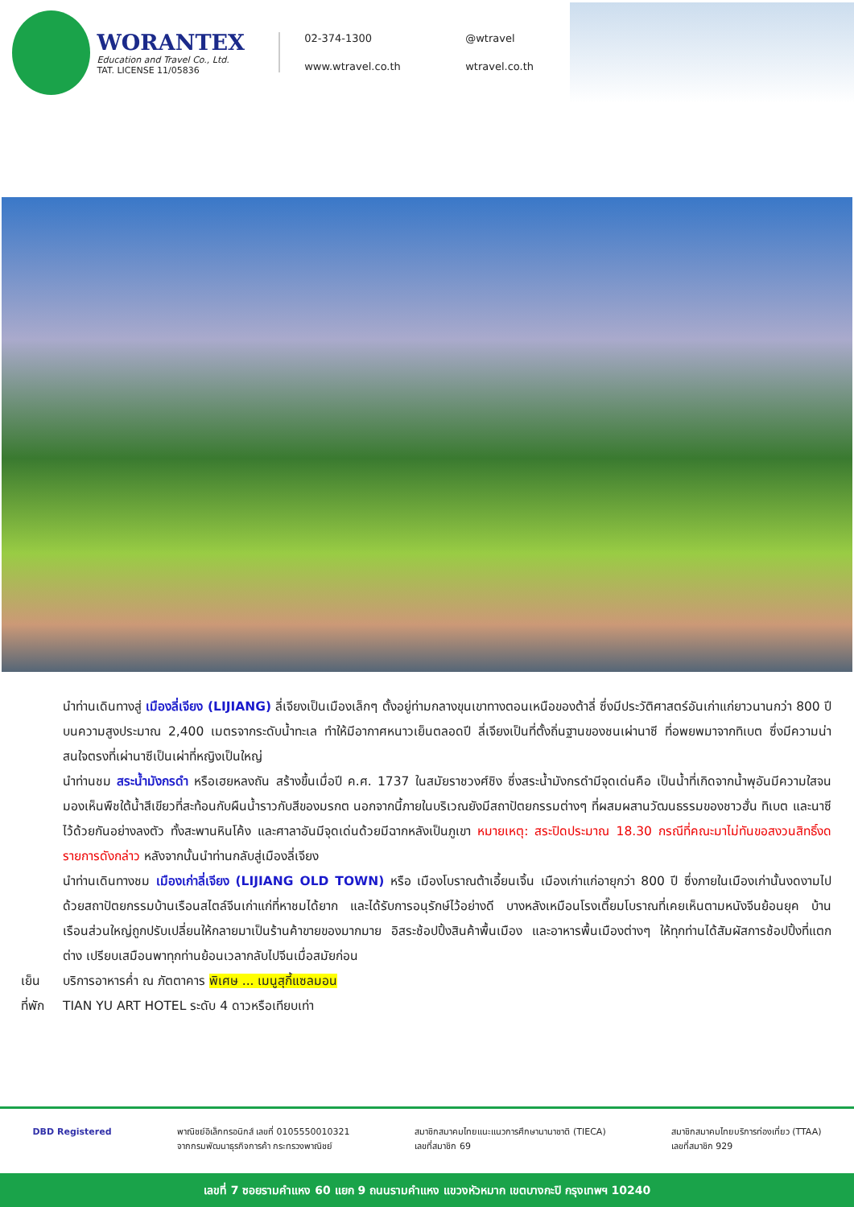WORANTEX
Education and Travel Co., Ltd.
TAT. LICENSE 11/05836
02-374-1300
@wtravel
www.wtravel.co.th
wtravel.co.th
นำท่านเดินทางสู่ เมืองลี่เจียง (LIJIANG) ลี่เจียงเป็นเมืองเล็กๆ ตั้งอยู่ท่ามกลางขุนเขาทางตอนเหนือของต้าลี่ ซึ่งมีประวัติศาสตร์อันเก่าแก่ยาวนานกว่า 800 ปี บนความสูงประมาณ 2,400 เมตรจากระดับน้ำทะเล ทำให้มีอากาศหนาวเย็นตลอดปี ลี่เจียงเป็นที่ตั้งถิ่นฐานของชนเผ่านาซี ที่อพยพมาจากทิเบต ซึ่งมีความน่าสนใจตรงที่เผ่านาซีเป็นเผ่าที่หญิงเป็นใหญ่
นำท่านชม สระน้ำมังกรดำ หรือเฮยหลงถัน สร้างขึ้นเมื่อปี ค.ศ. 1737 ในสมัยราชวงศ์ชิง ซึ่งสระน้ำมังกรดำมีจุดเด่นคือ เป็นน้ำที่เกิดจากน้ำพุอันมีความใสจนมองเห็นพืชใต้น้ำสีเขียวที่สะท้อนกับผืนน้ำราวกับสีของมรกต นอกจากนี้ภายในบริเวณยังมีสถาปัตยกรรมต่างๆ ที่ผสมผสานวัฒนธรรมของชาวฮั่น ทิเบต และนาซี ไว้ด้วยกันอย่างลงตัว ทั้งสะพานหินโค้ง และศาลาอันมีจุดเด่นด้วยมีฉากหลังเป็นภูเขา หมายเหตุ: สระปิดประมาณ 18.30 กรณีที่คณะมาไม่ทันขอสงวนสิทธิ์งดรายการดังกล่าว หลังจากนั้นนำท่านกลับสู่เมืองลี่เจียง
นำท่านเดินทางชม เมืองเก่าลี่เจียง (LIJIANG OLD TOWN) หรือ เมืองโบราณต้าเอี้ยนเจิ้น เมืองเก่าแก่อายุกว่า 800 ปี ซึ่งภายในเมืองเก่านั้นงดงามไปด้วยสถาปัตยกรรมบ้านเรือนสไตล์จีนเก่าแก่ที่หาชมได้ยาก และได้รับการอนุรักษ์ไว้อย่างดี บางหลังเหมือนโรงเตี๊ยมโบราณที่เคยเห็นตามหนังจีนย้อนยุค บ้านเรือนส่วนใหญ่ถูกปรับเปลี่ยนให้กลายมาเป็นร้านค้าขายของมากมาย อิสระช้อปปิ้งสินค้าพื้นเมือง และอาหารพื้นเมืองต่างๆ ให้ทุกท่านได้สัมผัสการช้อปปิ้งที่แตกต่าง เปรียบเสมือนพาทุกท่านย้อนเวลากลับไปจีนเมื่อสมัยก่อน
เย็น บริการอาหารค่ำ ณ ภัตตาคาร พิเศษ ... เมนูสุกี้แซลมอน
ที่พัก TIAN YU ART HOTEL ระดับ 4 ดาวหรือเทียบเท่า
DBD Registered พาณิชย์อิเล็กทรอนิกส์ เลขที่ 0105550010321
จากกรมพัฒนาธุรกิจการค้า กระทรวงพาณิชย์
สมาชิกสมาคมไทยแนะแนวการศึกษานานาชาติ (TIECA)
เลขที่สมาชิก 69
สมาชิกสมาคมไทยบริการท่องเที่ยว (TTAA)
เลขที่สมาชิก 929
เลขที่ 7 ซอยรามคำแหง 60 แยก 9 ถนนรามคำแหง แขวงหัวหมาก เขตบางกะปิ กรุงเทพฯ 10240